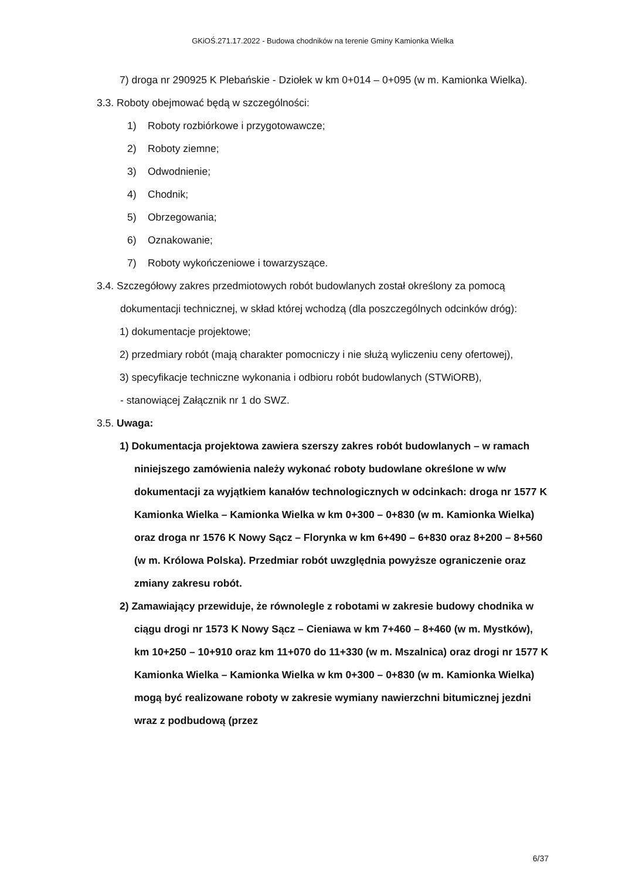GKiOŚ.271.17.2022 - Budowa chodników na terenie Gminy Kamionka Wielka
7) droga nr 290925 K Plebańskie - Dziołek w km 0+014 – 0+095 (w m. Kamionka Wielka).
3.3. Roboty obejmować będą w szczególności:
1) Roboty rozbiórkowe i przygotowawcze;
2) Roboty ziemne;
3) Odwodnienie;
4) Chodnik;
5) Obrzegowania;
6) Oznakowanie;
7) Roboty wykończeniowe i towarzyszące.
3.4. Szczegółowy zakres przedmiotowych robót budowlanych został określony za pomocą dokumentacji technicznej, w skład której wchodzą (dla poszczególnych odcinków dróg):
1) dokumentacje projektowe;
2) przedmiary robót (mają charakter pomocniczy i nie służą wyliczeniu ceny ofertowej),
3) specyfikacje techniczne wykonania i odbioru robót budowlanych (STWiORB),
- stanowiącej Załącznik nr 1 do SWZ.
3.5. Uwaga:
1) Dokumentacja projektowa zawiera szerszy zakres robót budowlanych – w ramach niniejszego zamówienia należy wykonać roboty budowlane określone w w/w dokumentacji za wyjątkiem kanałów technologicznych w odcinkach: droga nr 1577 K Kamionka Wielka – Kamionka Wielka w km 0+300 – 0+830 (w m. Kamionka Wielka) oraz droga nr 1576 K Nowy Sącz – Florynka w km 6+490 – 6+830 oraz 8+200 – 8+560 (w m. Królowa Polska). Przedmiar robót uwzględnia powyższe ograniczenie oraz zmiany zakresu robót.
2) Zamawiający przewiduje, że równolegle z robotami w zakresie budowy chodnika w ciągu drogi nr 1573 K Nowy Sącz – Cieniawa w km 7+460 – 8+460 (w m. Mystków), km 10+250 – 10+910 oraz km 11+070 do 11+330 (w m. Mszalnica) oraz drogi nr 1577 K Kamionka Wielka – Kamionka Wielka w km 0+300 – 0+830 (w m. Kamionka Wielka) mogą być realizowane roboty w zakresie wymiany nawierzchni bitumicznej jezdni wraz z podbudową (przez
6/37